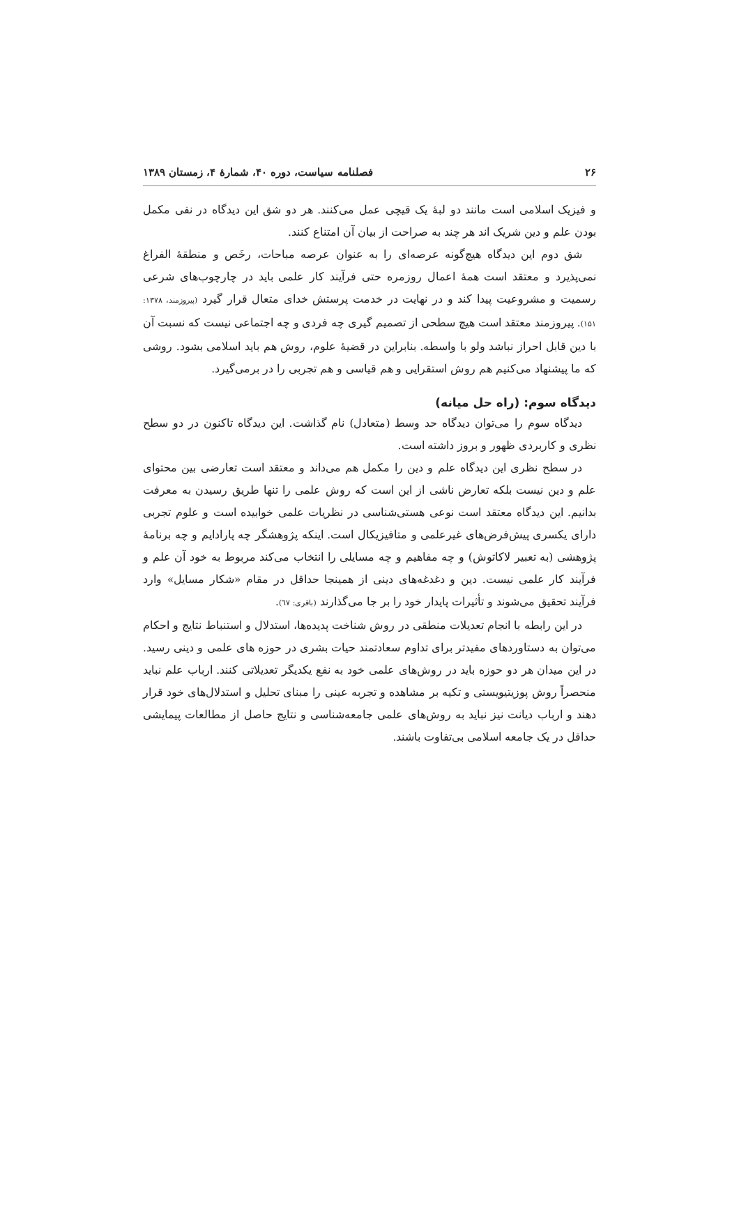۲۶ فصلنامه سیاست، دوره ۴۰، شمارهٔ ۴، زمستان ۱۳۸۹
و فیزیک اسلامی است مانند دو لبهٔ یک قیچی عمل می‌کنند. هر دو شق این دیدگاه در نفی مکمل بودن علم و دین شریک اند هر چند به صراحت از بیان آن امتناع کنند.
شق دوم این دیدگاه هیچ‌گونه عرصه‌ای را به عنوان عرصه مباحات، رخَص و منطقهٔ الفراغ نمی‌پذیرد و معتقد است همهٔ اعمال روزمره حتی فرآیند کار علمی باید در چارچوب‌های شرعی رسمیت و مشروعیت پیدا کند و در نهایت در خدمت پرستش خدای متعال قرار گیرد (پیروزمند، ۱۳۷۸: ۱۵۱). پیروزمند معتقد است هیچ سطحی از تصمیم گیری چه فردی و چه اجتماعی نیست که نسبت آن با دین قابل احراز نباشد ولو با واسطه. بنابراین در قضیهٔ علوم، روش هم باید اسلامی بشود. روشی که ما پیشنهاد می‌کنیم هم روش استقرایی و هم قیاسی و هم تجربی را در برمی‌گیرد.
دیدگاه سوم: (راه حل میانه)
دیدگاه سوم را می‌توان دیدگاه حد وسط (متعادل) نام گذاشت. این دیدگاه تاکنون در دو سطح نظری و کاربردی ظهور و بروز داشته است.
در سطح نظری این دیدگاه علم و دین را مکمل هم می‌داند و معتقد است تعارضی بین محتوای علم و دین نیست بلکه تعارض ناشی از این است که روش علمی را تنها طریق رسیدن به معرفت بدانیم. این دیدگاه معتقد است نوعی هستی‌شناسی در نظریات علمی خوابیده است و علوم تجربی دارای یکسری پیش‌فرض‌های غیرعلمی و متافیزیکال است. اینکه پژوهشگر چه پارادایم و چه برنامهٔ پژوهشی (به تعبیر لاکاتوش) و چه مفاهیم و چه مسایلی را انتخاب می‌کند مربوط به خود آن علم و فرآیند کار علمی نیست. دین و دغدغه‌های دینی از همینجا حداقل در مقام «شکار مسایل» وارد فرآیند تحقیق می‌شوند و تأثیرات پایدار خود را بر جا می‌گذارند (باقری: ٦٧).
در این رابطه با انجام تعدیلات منطقی در روش شناخت پدیده‌ها، استدلال و استنباط نتایج و احکام می‌توان به دستاوردهای مفیدتر برای تداوم سعادتمند حیات بشری در حوزه های علمی و دینی رسید. در این میدان هر دو حوزه باید در روش‌های علمی خود به نفع یکدیگر تعدیلاتی کنند. ارباب علم نباید منحصراً روش پوزیتیویستی و تکیه بر مشاهده و تجربه عینی را مبنای تحلیل و استدلال‌های خود قرار دهند و ارباب دیانت نیز نباید به روش‌های علمی جامعه‌شناسی و نتایج حاصل از مطالعات پیمایشی حداقل در یک جامعه اسلامی بی‌تفاوت باشند.